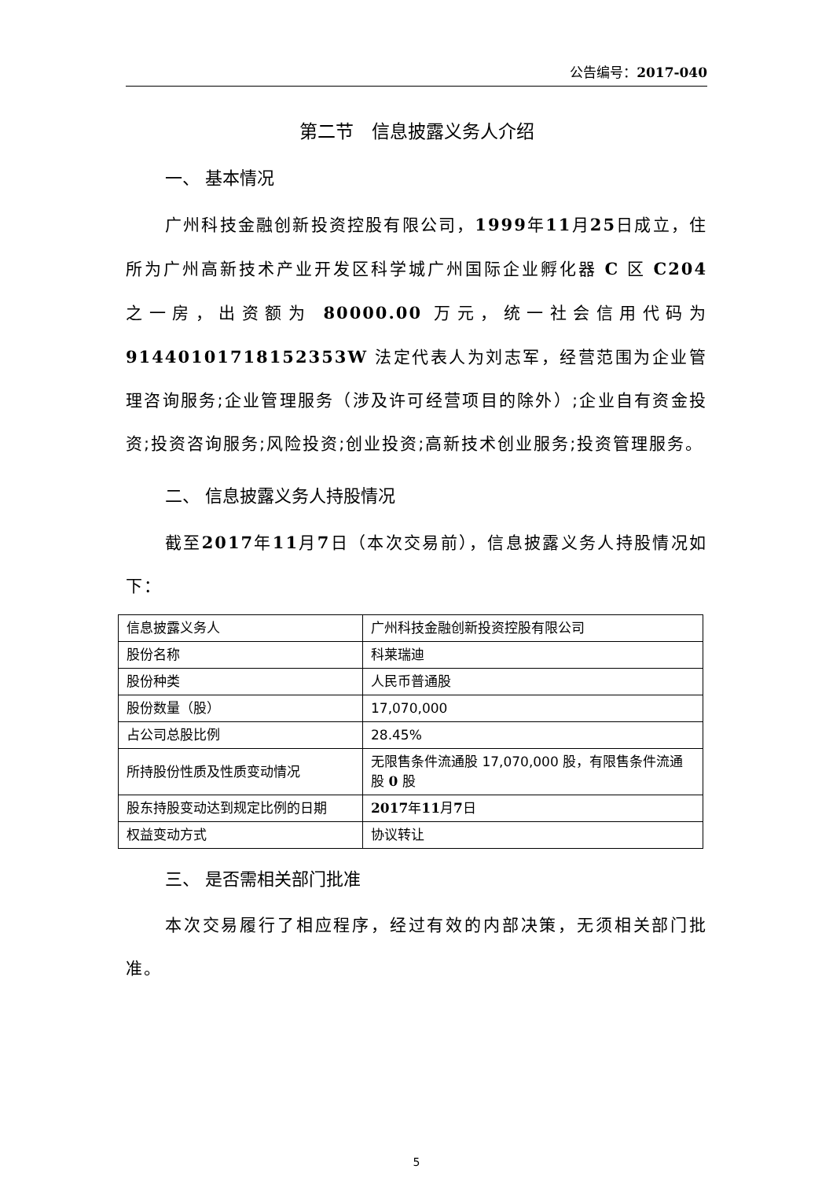公告编号：2017-040
第二节　信息披露义务人介绍
一、 基本情况
广州科技金融创新投资控股有限公司，1999年11月25日成立，住所为广州高新技术产业开发区科学城广州国际企业孵化器 C 区 C204 之一房，出资额为 80000.00 万元，统一社会信用代码为 91440101718152353W 法定代表人为刘志军，经营范围为企业管理咨询服务;企业管理服务（涉及许可经营项目的除外）;企业自有资金投资;投资咨询服务;风险投资;创业投资;高新技术创业服务;投资管理服务。
二、 信息披露义务人持股情况
截至2017年11月7日（本次交易前），信息披露义务人持股情况如下：
| 信息披露义务人 | 广州科技金融创新投资控股有限公司 |
| 股份名称 | 科莱瑞迪 |
| 股份种类 | 人民币普通股 |
| 股份数量（股） | 17,070,000 |
| 占公司总股比例 | 28.45% |
| 所持股份性质及性质变动情况 | 无限售条件流通股 17,070,000 股，有限售条件流通股 0 股 |
| 股东持股变动达到规定比例的日期 | 2017 年 11 月 7 日 |
| 权益变动方式 | 协议转让 |
三、 是否需相关部门批准
本次交易履行了相应程序，经过有效的内部决策，无须相关部门批准。
5